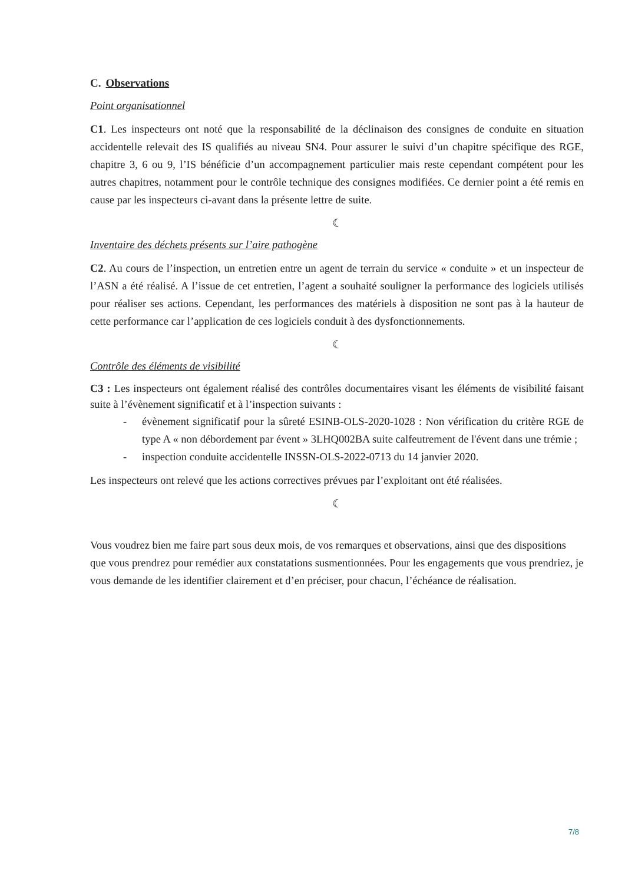C. Observations
Point organisationnel
C1. Les inspecteurs ont noté que la responsabilité de la déclinaison des consignes de conduite en situation accidentelle relevait des IS qualifiés au niveau SN4. Pour assurer le suivi d’un chapitre spécifique des RGE, chapitre 3, 6 ou 9, l’IS bénéficie d’un accompagnement particulier mais reste cependant compétent pour les autres chapitres, notamment pour le contrôle technique des consignes modifiées. Ce dernier point a été remis en cause par les inspecteurs ci-avant dans la présente lettre de suite.
☾
Inventaire des déchets présents sur l’aire pathogène
C2. Au cours de l’inspection, un entretien entre un agent de terrain du service « conduite » et un inspecteur de l’ASN a été réalisé. A l’issue de cet entretien, l’agent a souhaité souligner la performance des logiciels utilisés pour réaliser ses actions. Cependant, les performances des matériels à disposition ne sont pas à la hauteur de cette performance car l’application de ces logiciels conduit à des dysfonctionnements.
☾
Contrôle des éléments de visibilité
C3 : Les inspecteurs ont également réalisé des contrôles documentaires visant les éléments de visibilité faisant suite à l’évènement significatif et à l’inspection suivants :
- évènement significatif pour la sûreté ESINB-OLS-2020-1028 : Non vérification du critère RGE de type A « non débordement par évent » 3LHQ002BA suite calfeutrement de l'évent dans une trémie ;
- inspection conduite accidentelle INSSN-OLS-2022-0713 du 14 janvier 2020.
Les inspecteurs ont relevé que les actions correctives prévues par l’exploitant ont été réalisées.
☾
Vous voudrez bien me faire part sous deux mois, de vos remarques et observations, ainsi que des dispositions que vous prendrez pour remédier aux constatations susmentionnées. Pour les engagements que vous prendriez, je vous demande de les identifier clairement et d’en préciser, pour chacun, l’échéance de réalisation.
7/8